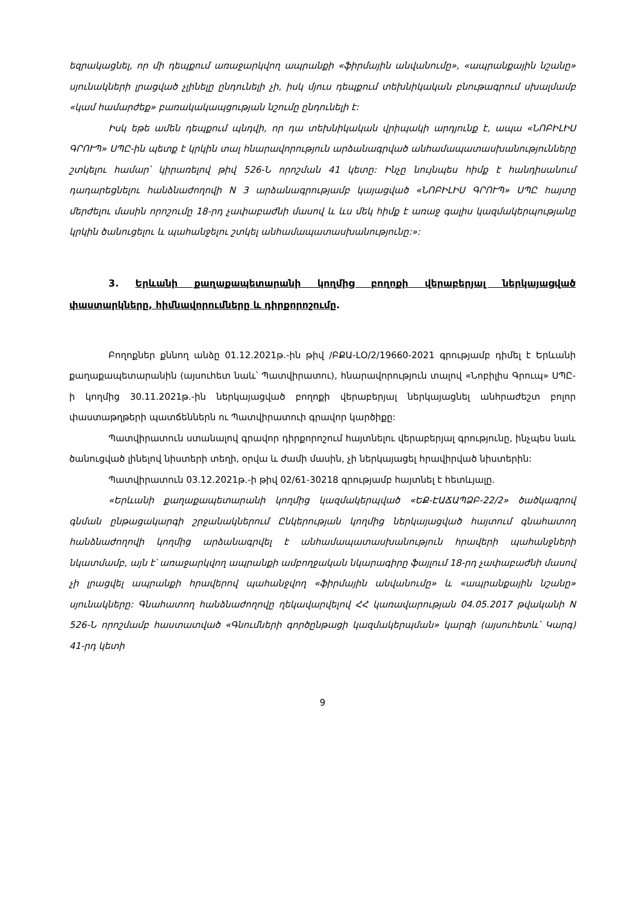եզրակացնել, որ մի դեպքում առաջարկվող ապրանքի «ֆիրմային անվանումը», «ապրանքային նշանը» սյունակների լրացված չլինելը ընդունելի չի, իսկ մյուս դեպքում տեխնիկական բնութագրում սխալմամբ «կամ համարժեք» բառակակապցության նշումը ընդունելի է:
Իսկ եթե ամեն դեպքում պնդվի, որ դա տեխնիկական վրիպակի արդյունք է, ապա «ՆՈԲԻԼԻՍ ԳՐՈՒՊ» ՍՊԸ-ին պետք է կրկին տալ հնարավորություն արձանագրված անհամապատասխանությունները շտկելու համար՝ կիրառելով թիվ 526-Ն որոշման 41 կետը: Ինչը նույնպես հիմք է հանդիսանում դադարեցնելու հանձնաժողովի N 3 արձանագրությամբ կայացված «ՆՈԲԻԼԻՍ ԳՐՈՒՊ» ՍՊԸ հայտը մերժելու մասին որոշումը 18-րդ չափաբաժնի մասով և ևս մեկ հիմք է առաջ գալիս կազմակերպությանը կրկին ծանուցելու և պահանջելու շտկել անհամապատասխանությունը:»:
3. Երևանի քաղաքապետարանի կողմից բողոքի վերաբերյալ ներկայացված փաստարկները, հիմնավորումները և դիրքորոշումը.
Բողոքներ քննող անձը 01.12.2021թ.-ին թիվ /ԲՔԱ-ԼՕ/2/19660-2021 գրությամբ դիմել է Երևանի քաղաքապետարանին (այսուհետ նաև՝ Պատվիրատու), հնարավորություն տալով «Նոբիլիս Գրուպ» ՍՊԸ-ի կողմից 30.11.2021թ.-ին ներկայացված բողոքի վերաբերյալ ներկայացնել անհրաժեշտ բոլոր փաստաթղթերի պատճեններն ու Պատվիրատուի գրավոր կարծիքը:
Պատվիրատուն ստանալով գրավոր դիրքորոշում հայտնելու վերաբերյալ գրությունը, ինչպես նաև ծանուցված լինելով նիստերի տեղի, օրվա և ժամի մասին, չի ներկայացել հրավիրված նիստերին:
Պատվիրատուն 03.12.2021թ.-ի թիվ 02/61-30218 գրությամբ հայտնել է հետևյալը.
«Երևանի քաղաքապետարանի կողմից կազմակերպված «ԵՔ-ԷԱՃԱՊՁԲ-22/2» ծածկագրով գնման ընթացակարգի շրջանակներում Ընկերության կողմից ներկայացված հայտում գնահատող հանձնաժողովի կողմից արձանագրվել է անհամապատասխանություն հրավերի պահանջների նկատմամբ, այն է՝ առաջարկվող ապրանքի ամբողջական նկարագիրը ֆայլում 18-րդ չափաբաժնի մասով չի լրացվել ապրանքի հրավերով պահանջվող «ֆիրմային անվանումը» և «ապրանքային նշանը» սյունակները: Գնահատող հանձնաժողովը ղեկավարվելով ՀՀ կառավարության 04.05.2017 թվականի N 526-Ն որոշմամբ հաստատված «Գնումների գործընթացի կազմակերպման» կարգի (այսուհետև՝ Կարգ) 41-րդ կետի
9